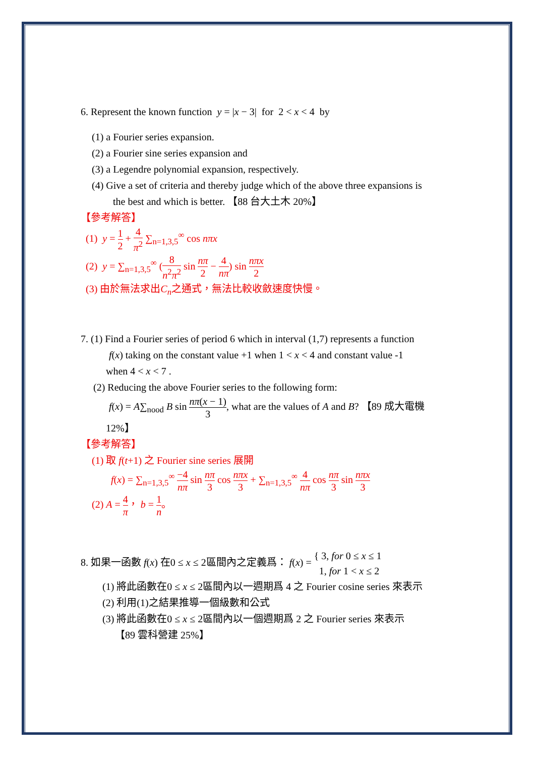6. Represent the known function y = |x − 3| for 2 < x < 4 by
(1) a Fourier series expansion.
(2) a Fourier sine series expansion and
(3) a Legendre polynomial expansion, respectively.
(4) Give a set of criteria and thereby judge which of the above three expansions is
the best and which is better. 【88 台大土木 20%】
【參考解答】
(1) y = 1 2 + 4 π<sup>2</sup> ∑<sub>n=1,3,5</sub><sup>∞</sup> cos nπx
(2) y = ∑<sub>n=1,3,5</sub><sup>∞</sup> (8 n<sup>2</sup>π<sup>2</sup> sin nπ 2 − 4 nπ) sin nπx 2
(3) 由於無法求出C<sub>n</sub>之通式，無法比較收斂速度快慢。
7. (1) Find a Fourier series of period 6 which in interval (1,7) represents a function
f(x) taking on the constant value +1 when 1 < x < 4 and constant value -1
when 4 < x < 7 .
(2) Reducing the above Fourier series to the following form:
f(x) = A∑<sub>nood</sub> B sin nπ(x − 1) 3, what are the values of A and B? 【89 成大電機
12%】
【參考解答】
(1) 取 f(t+1) 之 Fourier sine series 展開
f(x) = ∑<sub>n=1,3,5</sub><sup>∞</sup> −4 nπ sin nπ 3 cos nπx 3 + ∑<sub>n=1,3,5</sub><sup>∞</sup> 4 nπ cos nπ 3 sin nπx 3
(2) A = 4 π， b = 1 n。
8. 如果一函數 f(x) 在0 ≤ x ≤ 2區間內之定義爲： f(x) = { 3, for 0 ≤ x ≤ 1
1, for 1 < x ≤ 2
(1) 將此函數在0 ≤ x ≤ 2區間內以一週期爲 4 之 Fourier cosine series 來表示
(2) 利用(1)之結果推導一個級數和公式
(3) 將此函數在0 ≤ x ≤ 2區間內以一個週期爲 2 之 Fourier series 來表示
【89 雲科營建 25%】